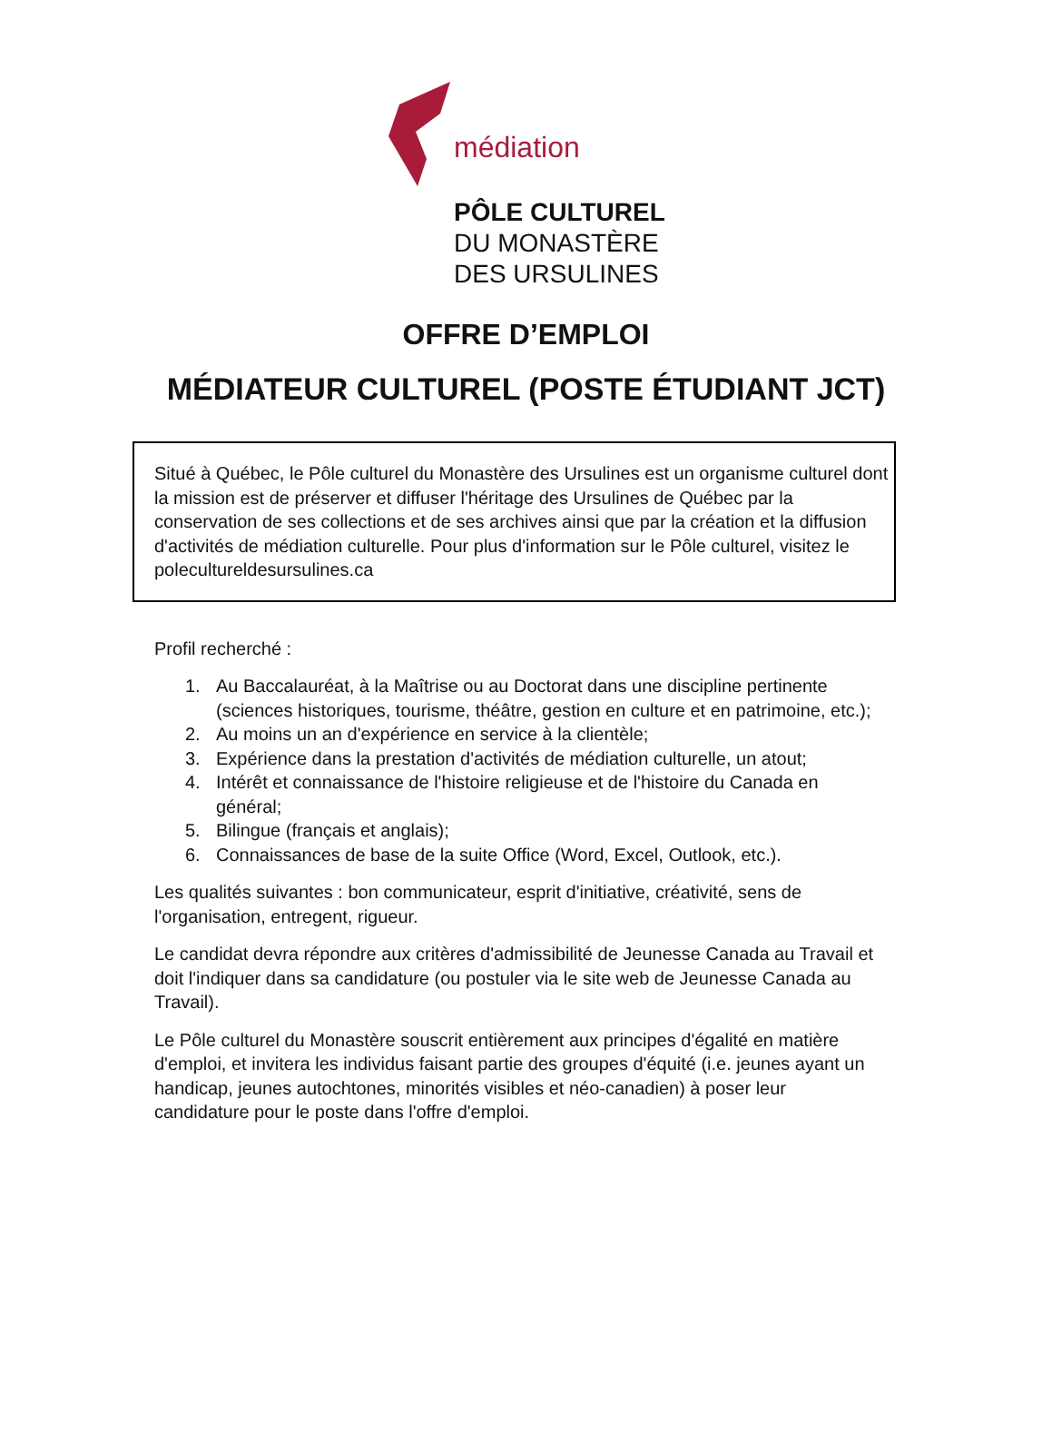médiation
PÔLE CULTUREL
DU MONASTÈRE
DES URSULINES
OFFRE D’EMPLOI
MÉDIATEUR CULTUREL (POSTE ÉTUDIANT JCT)
Situé à Québec, le Pôle culturel du Monastère des Ursulines est un organisme culturel dont la mission est de préserver et diffuser l'héritage des Ursulines de Québec par la conservation de ses collections et de ses archives ainsi que par la création et la diffusion d'activités de médiation culturelle. Pour plus d'information sur le Pôle culturel, visitez le poleculturel­desursulines.ca
Profil recherché :
1. Au Baccalauréat, à la Maîtrise ou au Doctorat dans une discipline pertinente (sciences historiques, tourisme, théâtre, gestion en culture et en patrimoine, etc.);
2. Au moins un an d'expérience en service à la clientèle;
3. Expérience dans la prestation d'activités de médiation culturelle, un atout;
4. Intérêt et connaissance de l'histoire religieuse et de l'histoire du Canada en général;
5. Bilingue (français et anglais);
6. Connaissances de base de la suite Office (Word, Excel, Outlook, etc.).
Les qualités suivantes : bon communicateur, esprit d'initiative, créativité, sens de l'organisation, entregent, rigueur.
Le candidat devra répondre aux critères d'admissibilité de Jeunesse Canada au Travail et doit l'indiquer dans sa candidature (ou postuler via le site web de Jeunesse Canada au Travail).
Le Pôle culturel du Monastère souscrit entièrement aux principes d'égalité en matière d'emploi, et invitera les individus faisant partie des groupes d'équité (i.e. jeunes ayant un handicap, jeunes autochtones, minorités visibles et néo-canadien) à poser leur candidature pour le poste dans l'offre d'emploi.